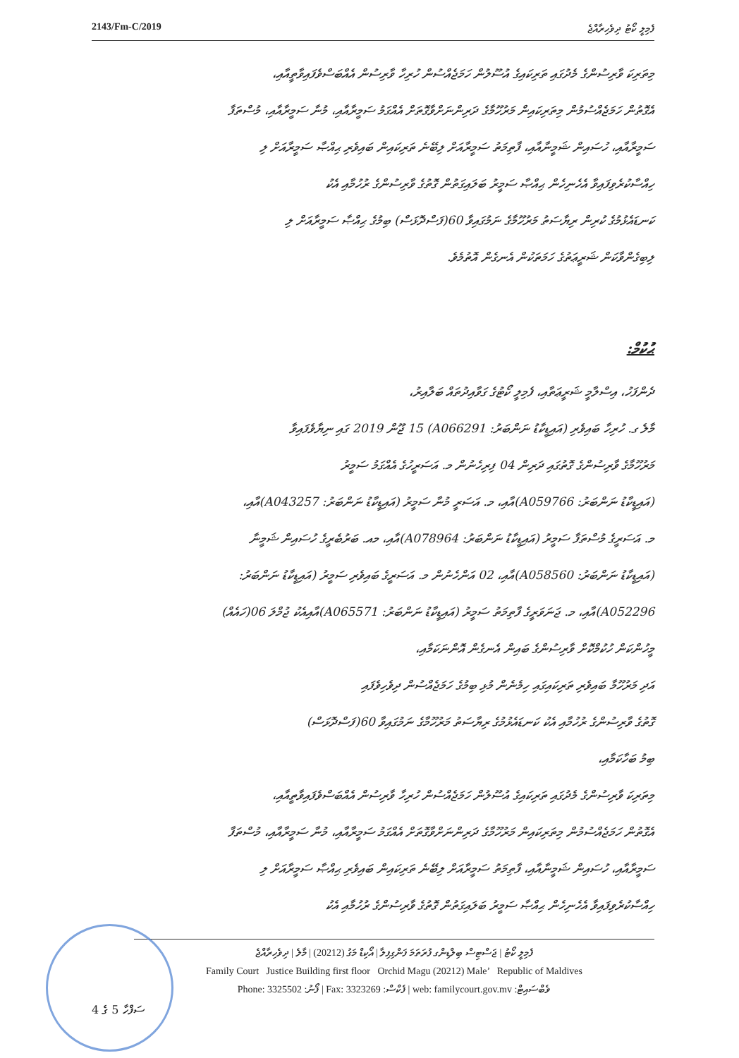2143/Fm-C/2019 ފެމިލީ ކޯޓު ދިވެހިރާއްޖެ
މިތަރިކަ ވާރިސުންގެ މެދުގައި ތަރިކައިގެ އުސޫލުން ހަމަޖެއްސުން ހުރިހާ ވާރިސުން އެއްބަސްވެފައިވާތީއާއި،
އެގޮތުން ހަމަޖެއްސުމުން މިތަރިކައިން މަރުހޫމާގެ ދަރިންނަށްވާގޮތަށް އެއްގަމު ސަމީރާއާއި، މުނާ ސަމީރާއާއި، މުސްތަފާ
ސަމީރާއާއި، ހުސައިން ޝަމީނާއާއި، ފާތިމަތު ސަމީރާއަށް ލިބޭނެ ތަރިކައިން ބައިވެރި ޙިއްޞާ ސަމީރާއަށް ލި
ހިއްސާކުރެވިފައިވާ އެހެނިހެން ޙިއްޞާ ސަމީރު ބަލައިގަތުން ގޮތުގެ ވާރިސުންގެ ރުހުމާއި އެކު
ކަނޑައެޅުމުގެ ކުރިން ރިޔާސަތު މަރުހޫމާގެ ނަމުގައިވާ 60(ފަސްދޮޅަސް) ބިމުގެ ޙިއްޞާ ސަމީރާއަށް ލި
ލިބިގެންވާކަން ޝަރީޢަތުގެ ހަމަތަކުން އެނގެން އޮތުމެވެ.
ޙުކުމް:
ދެންފަހު، އިސްލާމީ ޝަރީޢަތާއި، ފެމިލީ ކޯޓުގެ ގަވާއިދުތައް ބަލާއިރު،
މާލެ ގ. ހުރިހާ ބައިވެރި (އައިޑީކާޑު ނަންބަރު: A066291) 15 ޖޫން 2019 ގައި ނިޔާވެފައިވާ
މަރުހޫމާގެ ވާރިސުންގެ ގޮތުގައި ދަރިން 04 ފިރިހެނުން މ. އަސަރީހުގެ އެއްގަމު ސަމީރު
(އައިޑީކާޑު ނަންބަރު: A059766)އާއި، މ. އަސަރީ މުނާ ސަމީރު (އައިޑީކާޑު ނަންބަރު: A043257)އާއި،
މ. އަސަރީގެ މުސްތަފާ ސަމީރު (އައިޑީކާޑު ނަންބަރު: A078964)އާއި، މއ. ބަރުބެރީގެ ހުސައިން ޝަމީނާ
(އައިޑީކާޑު ނަންބަރު: A058560)އާއި، 02 އަންހެނުން މ. އަސަރީގެ ބައިވެރި ސަމީރު (އައިޑީކާޑު ނަންބަރު:
A052296)އާއި، މ. ޖަނަވަރީގެ ފާތިމަތު ސަމީރު (އައިޑީކާޑު ނަންބަރު: A065571)އާއިއެކު ޖުމްލަ 06(ހައެއް)
މީހުންކަން ހުކުމްކޮށް ވާރިސުންގެ ބައިން އެނގެން އޮންނަކަމާއި،
އަދި މަރުހޫމާ ބައިވެރި ތަރިކައިގައި ހިމެނެން މުޅި ބިމުގެ ހަމަޖެއްސުން ދިވެހިވެފައި
ގޮތުގެ ވާރިސުންގެ ރުހުމާއި އެކު ކަނޑައެޅުމުގެ ރިޔާސަތު މަރުހޫމާގެ ނަމުގައިވާ 60(ފަސްދޮޅަސް)
ބިމު ބަހާކަމާއި،
މިތަރިކަ ވާރިސުންގެ މެދުގައި ތަރިކައިގެ އުސޫލުން ހަމަޖެއްސުން ހުރިހާ ވާރިސުން އެއްބަސްވެފައިވާތީއާއި،
އެގޮތުން ހަމަޖެއްސުމުން މިތަރިކައިން މަރުހޫމާގެ ދަރިންނަށްވާގޮތަށް އެއްގަމު ސަމީރާއާއި، މުނާ ސަމީރާއާއި، މުސްތަފާ
ސަމީރާއާއި، ހުސައިން ޝަމީނާއާއި، ފާތިމަތު ސަމީރާއަށް ލިބޭނެ ތަރިކައިން ބައިވެރި ޙިއްޞާ ސަމީރާއަށް ލި
ހިއްސާކުރެވިފައިވާ އެހެނިހެން ޙިއްޞާ ސަމީރު ބަލައިގަތުން ގޮތުގެ ވާރިސުންގެ ރުހުމާއި އެކު
ފެމިލީ ކޯޓު | ޖަސްޓިސް ބިލްޑިންގ ފުރަތަމަ ފަންގިފިލާ | އޯކިޑް މަގު (20212) | މާލެ | ދިވެހިރާއްޖެ
Family Court Justice Building first floor Orchid Magu (20212) Male’ Republic of Maldives
Phone: 3325502 :ފޯނު | Fax: 3323269 :ފެކްސް | web: familycourt.gov.mv :ވެބްސައިޓް
ސަފްހާ 5 ގެ 4